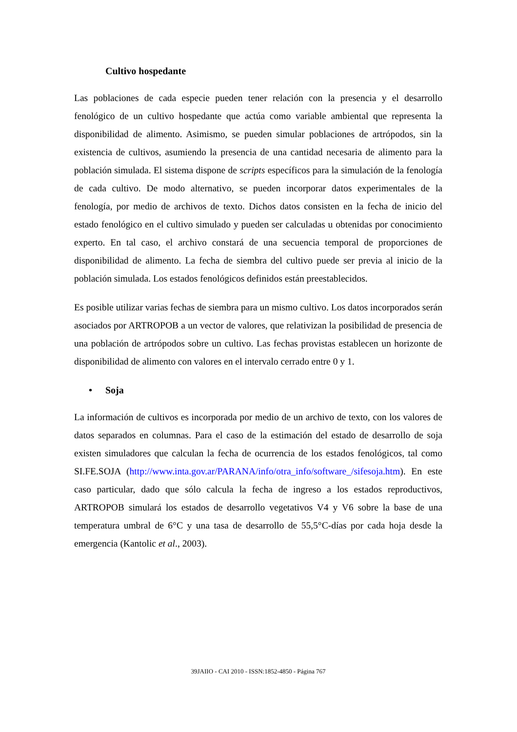Cultivo hospedante
Las poblaciones de cada especie pueden tener relación con la presencia y el desarrollo fenológico de un cultivo hospedante que actúa como variable ambiental que representa la disponibilidad de alimento. Asimismo, se pueden simular poblaciones de artrópodos, sin la existencia de cultivos, asumiendo la presencia de una cantidad necesaria de alimento para la población simulada. El sistema dispone de scripts específicos para la simulación de la fenología de cada cultivo. De modo alternativo, se pueden incorporar datos experimentales de la fenología, por medio de archivos de texto. Dichos datos consisten en la fecha de inicio del estado fenológico en el cultivo simulado y pueden ser calculadas u obtenidas por conocimiento experto. En tal caso, el archivo constará de una secuencia temporal de proporciones de disponibilidad de alimento. La fecha de siembra del cultivo puede ser previa al inicio de la población simulada. Los estados fenológicos definidos están preestablecidos.
Es posible utilizar varias fechas de siembra para un mismo cultivo. Los datos incorporados serán asociados por ARTROPOB a un vector de valores, que relativizan la posibilidad de presencia de una población de artrópodos sobre un cultivo. Las fechas provistas establecen un horizonte de disponibilidad de alimento con valores en el intervalo cerrado entre 0 y 1.
• Soja
La información de cultivos es incorporada por medio de un archivo de texto, con los valores de datos separados en columnas. Para el caso de la estimación del estado de desarrollo de soja existen simuladores que calculan la fecha de ocurrencia de los estados fenológicos, tal como SI.FE.SOJA (http://www.inta.gov.ar/PARANA/info/otra_info/software_/sifesoja.htm). En este caso particular, dado que sólo calcula la fecha de ingreso a los estados reproductivos, ARTROPOB simulará los estados de desarrollo vegetativos V4 y V6 sobre la base de una temperatura umbral de 6°C y una tasa de desarrollo de 55,5°C-días por cada hoja desde la emergencia (Kantolic et al., 2003).
39JAIIO - CAI 2010 - ISSN:1852-4850 - Página 767